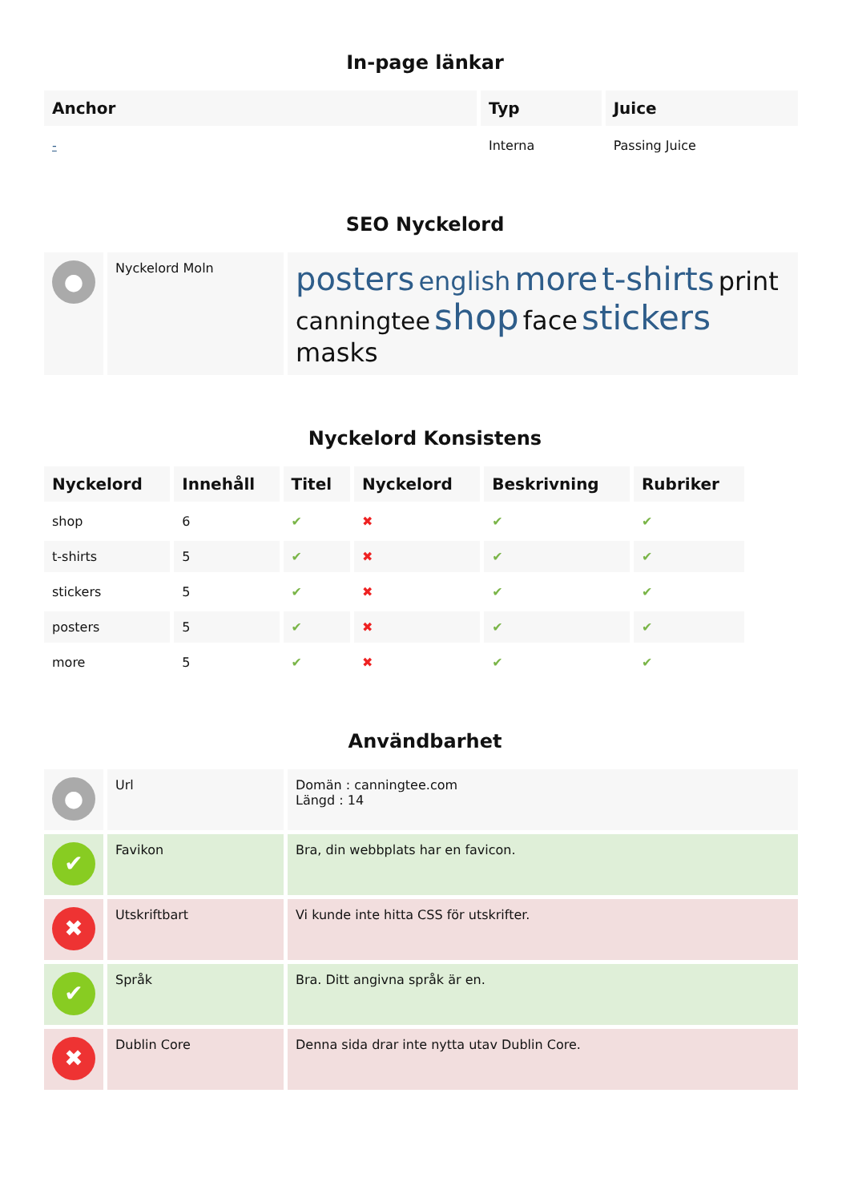In-page länkar
| Anchor | Typ | Juice |
| --- | --- | --- |
| - | Interna | Passing Juice |
SEO Nyckelord
| ● | Nyckelord Moln | posters english more t-shirts print canningtee shop face stickers masks |
Nyckelord Konsistens
| Nyckelord | Innehåll | Titel | Nyckelord | Beskrivning | Rubriker |
| --- | --- | --- | --- | --- | --- |
| shop | 6 | ✔ | ✖ | ✔ | ✔ |
| t-shirts | 5 | ✔ | ✖ | ✔ | ✔ |
| stickers | 5 | ✔ | ✖ | ✔ | ✔ |
| posters | 5 | ✔ | ✖ | ✔ | ✔ |
| more | 5 | ✔ | ✖ | ✔ | ✔ |
Användbarhet
| ● | Url | Domän : canningtee.com Längd : 14 |
| ✔ | Favikon | Bra, din webbplats har en favicon. |
| ✖ | Utskriftbart | Vi kunde inte hitta CSS för utskrifter. |
| ✔ | Språk | Bra. Ditt angivna språk är en. |
| ✖ | Dublin Core | Denna sida drar inte nytta utav Dublin Core. |